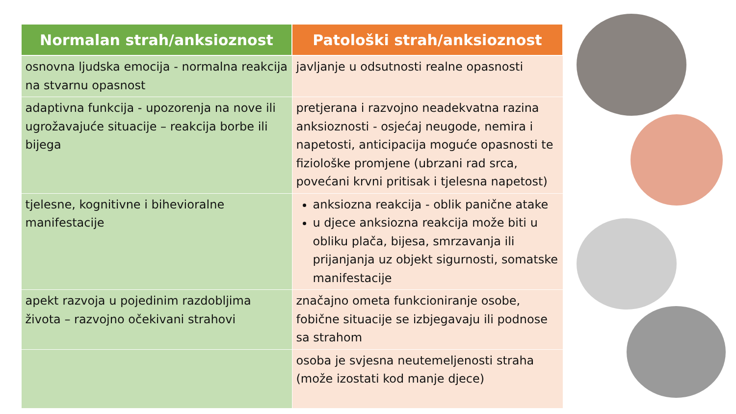| Normalan strah/anksioznost | Patološki strah/anksioznost |
| --- | --- |
| osnovna ljudska emocija - normalna reakcija na stvarnu opasnost | javljanje u odsutnosti realne opasnosti |
| adaptivna funkcija - upozorenja na nove ili ugrožavajuće situacije – reakcija borbe ili bijega | pretjerana i razvojno neadekvatna razina anksioznosti - osjećaj neugode, nemira i napetosti, anticipacija moguće opasnosti te fiziološke promjene (ubrzani rad srca, povećani krvni pritisak i tjelesna napetost) |
| tjelesne, kognitivne i bihevioralne manifestacije | anksiozna reakcija - oblik panične atake u djece anksiozna reakcija može biti u obliku plača, bijesa, smrzavanja ili prijanjanja uz objekt sigurnosti, somatske manifestacije |
| apekt razvoja u pojedinim razdobljima života – razvojno očekivani strahovi | značajno ometa funkcioniranje osobe, fobične situacije se izbjegavaju ili podnose sa strahom |
| | osoba je svjesna neutemeljenosti straha (može izostati kod manje djece) |